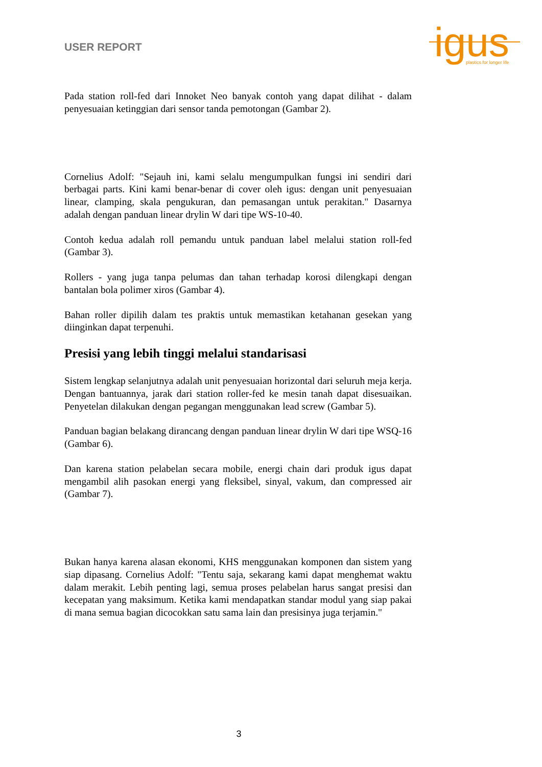USER REPORT
igus
plastics for longer life
Pada station roll-fed dari Innoket Neo banyak contoh yang dapat dilihat - dalam penyesuaian ketinggian dari sensor tanda pemotongan (Gambar 2).
Cornelius Adolf: "Sejauh ini, kami selalu mengumpulkan fungsi ini sendiri dari berbagai parts. Kini kami benar-benar di cover oleh igus: dengan unit penyesuaian linear, clamping, skala pengukuran, dan pemasangan untuk perakitan." Dasarnya adalah dengan panduan linear drylin W dari tipe WS-10-40.
Contoh kedua adalah roll pemandu untuk panduan label melalui station roll-fed (Gambar 3).
Rollers - yang juga tanpa pelumas dan tahan terhadap korosi dilengkapi dengan bantalan bola polimer xiros (Gambar 4).
Bahan roller dipilih dalam tes praktis untuk memastikan ketahanan gesekan yang diinginkan dapat terpenuhi.
Presisi yang lebih tinggi melalui standarisasi
Sistem lengkap selanjutnya adalah unit penyesuaian horizontal dari seluruh meja kerja. Dengan bantuannya, jarak dari station roller-fed ke mesin tanah dapat disesuaikan. Penyetelan dilakukan dengan pegangan menggunakan lead screw (Gambar 5).
Panduan bagian belakang dirancang dengan panduan linear drylin W dari tipe WSQ-16 (Gambar 6).
Dan karena station pelabelan secara mobile, energi chain dari produk igus dapat mengambil alih pasokan energi yang fleksibel, sinyal, vakum, dan compressed air (Gambar 7).
Bukan hanya karena alasan ekonomi, KHS menggunakan komponen dan sistem yang siap dipasang. Cornelius Adolf: "Tentu saja, sekarang kami dapat menghemat waktu dalam merakit. Lebih penting lagi, semua proses pelabelan harus sangat presisi dan kecepatan yang maksimum. Ketika kami mendapatkan standar modul yang siap pakai di mana semua bagian dicocokkan satu sama lain dan presisinya juga terjamin."
3